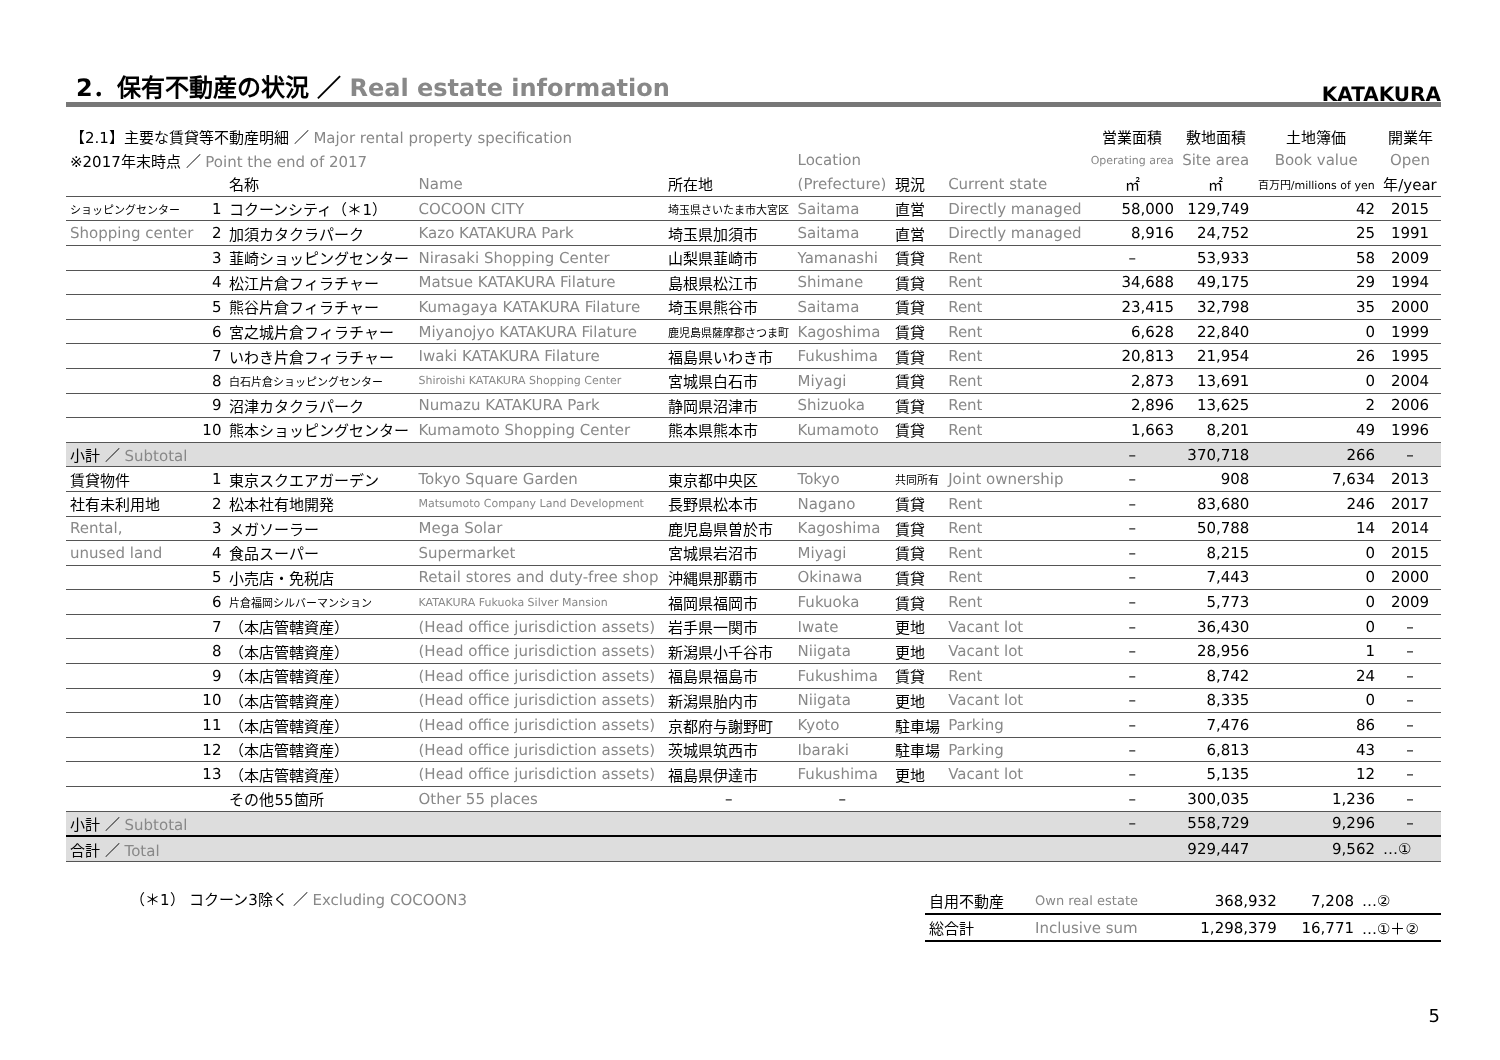2．保有不動産の状況 ／ Real estate information
KATAKURA
| 【2.1】主要な賃貸等不動産明細 ／ Major rental property specification | | | | | | | | | 営業面積 | 敷地面積 | 土地簿価 | 開業年 |
| ※2017年末時点 ／ Point the end of 2017 | | | | | | Location | | | Operating area | Site area | Book value | Open |
| | | 名称 | Name | 所在地 | | (Prefecture) | 現況 | Current state | ㎡ | ㎡ | 百万円/millions of yen | 年/year |
| ショッピングセンター | 1 | コクーンシティ（＊1） | COCOON CITY | 埼玉県さいたま市大宮区 | | Saitama | 直営 | Directly managed | 58,000 | 129,749 | 42 | 2015 |
| Shopping center | 2 | 加須カタクラパーク | Kazo KATAKURA Park | 埼玉県加須市 | | Saitama | 直営 | Directly managed | 8,916 | 24,752 | 25 | 1991 |
| | 3 | 韮崎ショッピングセンター | Nirasaki Shopping Center | 山梨県韮崎市 | | Yamanashi | 賃貸 | Rent | – | 53,933 | 58 | 2009 |
| | 4 | 松江片倉フィラチャー | Matsue KATAKURA Filature | 島根県松江市 | | Shimane | 賃貸 | Rent | 34,688 | 49,175 | 29 | 1994 |
| | 5 | 熊谷片倉フィラチャー | Kumagaya KATAKURA Filature | 埼玉県熊谷市 | | Saitama | 賃貸 | Rent | 23,415 | 32,798 | 35 | 2000 |
| | 6 | 宮之城片倉フィラチャー | Miyanojyo KATAKURA Filature | 鹿児島県薩摩郡さつま町 | | Kagoshima | 賃貸 | Rent | 6,628 | 22,840 | 0 | 1999 |
| | 7 | いわき片倉フィラチャー | Iwaki KATAKURA Filature | 福島県いわき市 | | Fukushima | 賃貸 | Rent | 20,813 | 21,954 | 26 | 1995 |
| | 8 | 白石片倉ショッピングセンター | Shiroishi KATAKURA Shopping Center | 宮城県白石市 | | Miyagi | 賃貸 | Rent | 2,873 | 13,691 | 0 | 2004 |
| | 9 | 沼津カタクラパーク | Numazu KATAKURA Park | 静岡県沼津市 | | Shizuoka | 賃貸 | Rent | 2,896 | 13,625 | 2 | 2006 |
| | 10 | 熊本ショッピングセンター | Kumamoto Shopping Center | 熊本県熊本市 | | Kumamoto | 賃貸 | Rent | 1,663 | 8,201 | 49 | 1996 |
| 小計 ／ Subtotal | | | | | | | | | – | 370,718 | 266 | – |
| 賃貸物件 | 1 | 東京スクエアガーデン | Tokyo Square Garden | 東京都中央区 | | Tokyo | 共同所有 | Joint ownership | – | 908 | 7,634 | 2013 |
| 社有未利用地 | 2 | 松本社有地開発 | Matsumoto Company Land Development | 長野県松本市 | | Nagano | 賃貸 | Rent | – | 83,680 | 246 | 2017 |
| Rental, | 3 | メガソーラー | Mega Solar | 鹿児島県曽於市 | | Kagoshima | 賃貸 | Rent | – | 50,788 | 14 | 2014 |
| unused land | 4 | 食品スーパー | Supermarket | 宮城県岩沼市 | | Miyagi | 賃貸 | Rent | – | 8,215 | 0 | 2015 |
| | 5 | 小売店・免税店 | Retail stores and duty-free shop | 沖縄県那覇市 | | Okinawa | 賃貸 | Rent | – | 7,443 | 0 | 2000 |
| | 6 | 片倉福岡シルバーマンション | KATAKURA Fukuoka Silver Mansion | 福岡県福岡市 | | Fukuoka | 賃貸 | Rent | – | 5,773 | 0 | 2009 |
| | 7 | （本店管轄資産） | (Head office jurisdiction assets) | 岩手県一関市 | | Iwate | 更地 | Vacant lot | – | 36,430 | 0 | – |
| | 8 | （本店管轄資産） | (Head office jurisdiction assets) | 新潟県小千谷市 | | Niigata | 更地 | Vacant lot | – | 28,956 | 1 | – |
| | 9 | （本店管轄資産） | (Head office jurisdiction assets) | 福島県福島市 | | Fukushima | 賃貸 | Rent | – | 8,742 | 24 | – |
| | 10 | （本店管轄資産） | (Head office jurisdiction assets) | 新潟県胎内市 | | Niigata | 更地 | Vacant lot | – | 8,335 | 0 | – |
| | 11 | （本店管轄資産） | (Head office jurisdiction assets) | 京都府与謝野町 | | Kyoto | 駐車場 | Parking | – | 7,476 | 86 | – |
| | 12 | （本店管轄資産） | (Head office jurisdiction assets) | 茨城県筑西市 | | Ibaraki | 駐車場 | Parking | – | 6,813 | 43 | – |
| | 13 | （本店管轄資産） | (Head office jurisdiction assets) | 福島県伊達市 | | Fukushima | 更地 | Vacant lot | – | 5,135 | 12 | – |
| | | その他55箇所 | Other 55 places | – | | – | | | – | 300,035 | 1,236 | – |
| 小計 ／ Subtotal | | | | | | | | | – | 558,729 | 9,296 | – |
| 合計 ／ Total | | | | | | | | | | 929,447 | 9,562 | …① |
（＊1） コクーン3除く ／ Excluding COCOON3
| 自用不動産 | Own real estate | 368,932 | 7,208 | …② |
| 総合計 | Inclusive sum | 1,298,379 | 16,771 | …①＋② |
5